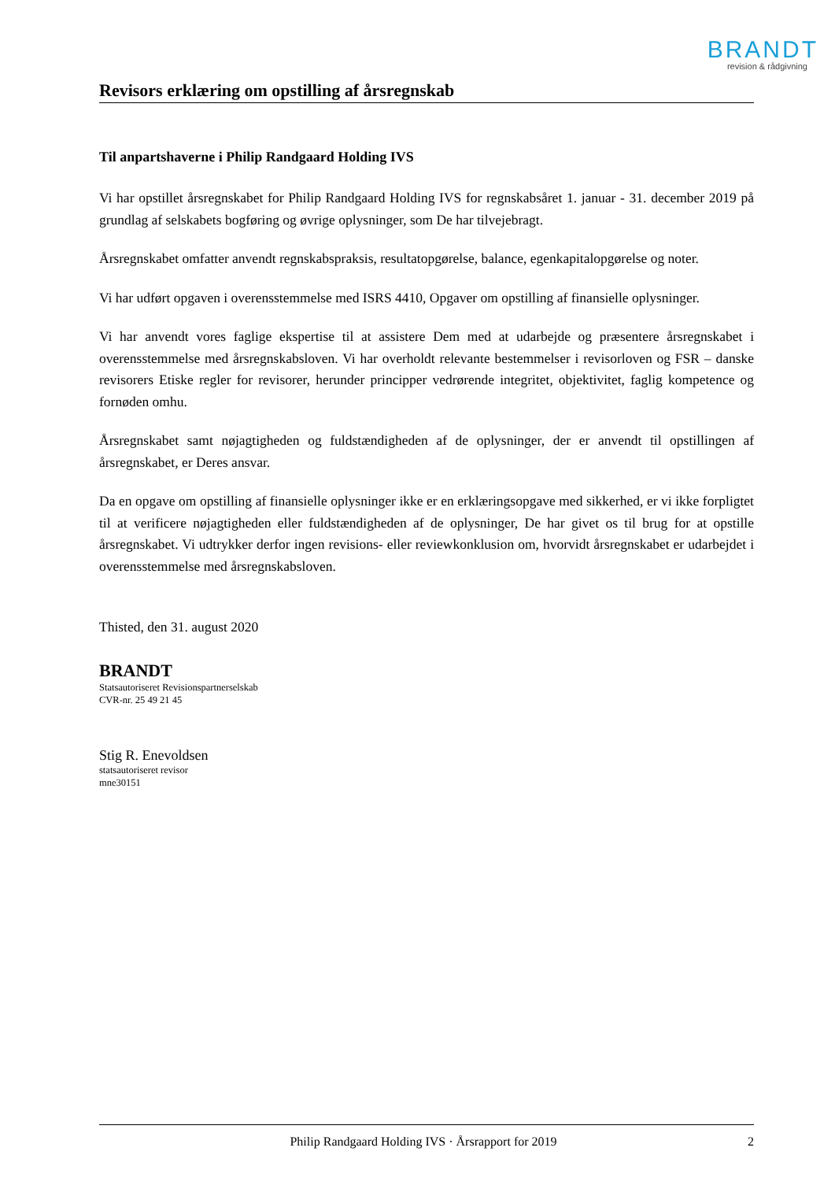BRANDT
revision & rådgivning
Revisors erklæring om opstilling af årsregnskab
Til anpartshaverne i Philip Randgaard Holding IVS
Vi har opstillet årsregnskabet for Philip Randgaard Holding IVS for regnskabsåret 1. januar - 31. december 2019 på grundlag af selskabets bogføring og øvrige oplysninger, som De har tilvejebragt.
Årsregnskabet omfatter anvendt regnskabspraksis, resultatopgørelse, balance, egenkapitalopgørelse og noter.
Vi har udført opgaven i overensstemmelse med ISRS 4410, Opgaver om opstilling af finansielle oplysninger.
Vi har anvendt vores faglige ekspertise til at assistere Dem med at udarbejde og præsentere årsregnskabet i overensstemmelse med årsregnskabsloven. Vi har overholdt relevante bestemmelser i revisorloven og FSR – danske revisorers Etiske regler for revisorer, herunder principper vedrørende integritet, objektivitet, faglig kompetence og fornøden omhu.
Årsregnskabet samt nøjagtigheden og fuldstændigheden af de oplysninger, der er anvendt til opstillingen af årsregnskabet, er Deres ansvar.
Da en opgave om opstilling af finansielle oplysninger ikke er en erklæringsopgave med sikkerhed, er vi ikke forpligtet til at verificere nøjagtigheden eller fuldstændigheden af de oplysninger, De har givet os til brug for at opstille årsregnskabet. Vi udtrykker derfor ingen revisions- eller reviewkonklusion om, hvorvidt årsregnskabet er udarbejdet i overensstemmelse med årsregnskabsloven.
Thisted, den 31. august 2020
BRANDT
Statsautoriseret Revisionspartnerselskab
CVR-nr. 25 49 21 45
Stig R. Enevoldsen
statsautoriseret revisor
mne30151
Philip Randgaard Holding IVS · Årsrapport for 2019 2